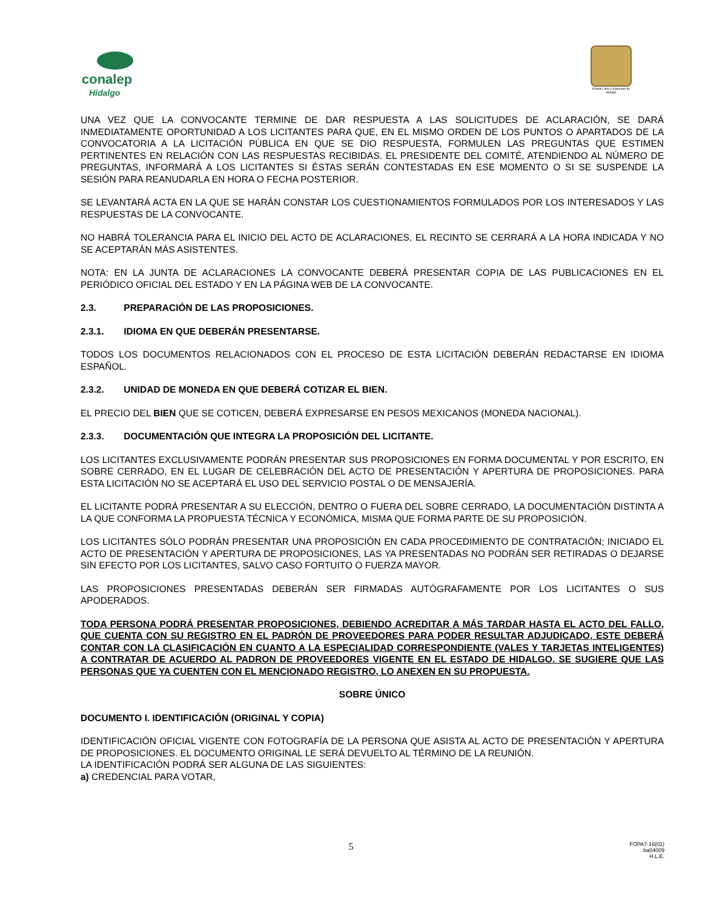conalep
Hidalgo
Estado Libre y Soberano de Hidalgo
UNA VEZ QUE LA CONVOCANTE TERMINE DE DAR RESPUESTA A LAS SOLICITUDES DE ACLARACIÓN, SE DARÁ INMEDIATAMENTE OPORTUNIDAD A LOS LICITANTES PARA QUE, EN EL MISMO ORDEN DE LOS PUNTOS O APARTADOS DE LA CONVOCATORIA A LA LICITACIÓN PÚBLICA EN QUE SE DIO RESPUESTA, FORMULEN LAS PREGUNTAS QUE ESTIMEN PERTINENTES EN RELACIÓN CON LAS RESPUESTAS RECIBIDAS. EL PRESIDENTE DEL COMITÉ, ATENDIENDO AL NÚMERO DE PREGUNTAS, INFORMARÁ A LOS LICITANTES SI ÉSTAS SERÁN CONTESTADAS EN ESE MOMENTO O SI SE SUSPENDE LA SESIÓN PARA REANUDARLA EN HORA O FECHA POSTERIOR.
SE LEVANTARÁ ACTA EN LA QUE SE HARÁN CONSTAR LOS CUESTIONAMIENTOS FORMULADOS POR LOS INTERESADOS Y LAS RESPUESTAS DE LA CONVOCANTE.
NO HABRÁ TOLERANCIA PARA EL INICIO DEL ACTO DE ACLARACIONES, EL RECINTO SE CERRARÁ A LA HORA INDICADA Y NO SE ACEPTARÁN MÁS ASISTENTES.
NOTA: EN LA JUNTA DE ACLARACIONES LA CONVOCANTE DEBERÁ PRESENTAR COPIA DE LAS PUBLICACIONES EN EL PERIÓDICO OFICIAL DEL ESTADO Y EN LA PÁGINA WEB DE LA CONVOCANTE.
2.3. PREPARACIÓN DE LAS PROPOSICIONES.
2.3.1. IDIOMA EN QUE DEBERÁN PRESENTARSE.
TODOS LOS DOCUMENTOS RELACIONADOS CON EL PROCESO DE ESTA LICITACIÓN DEBERÁN REDACTARSE EN IDIOMA ESPAÑOL.
2.3.2. UNIDAD DE MONEDA EN QUE DEBERÁ COTIZAR EL BIEN.
EL PRECIO DEL BIEN QUE SE COTICEN, DEBERÁ EXPRESARSE EN PESOS MEXICANOS (MONEDA NACIONAL).
2.3.3. DOCUMENTACIÓN QUE INTEGRA LA PROPOSICIÓN DEL LICITANTE.
LOS LICITANTES EXCLUSIVAMENTE PODRÁN PRESENTAR SUS PROPOSICIONES EN FORMA DOCUMENTAL Y POR ESCRITO, EN SOBRE CERRADO, EN EL LUGAR DE CELEBRACIÓN DEL ACTO DE PRESENTACIÓN Y APERTURA DE PROPOSICIONES. PARA ESTA LICITACIÓN NO SE ACEPTARÁ EL USO DEL SERVICIO POSTAL O DE MENSAJERÍA.
EL LICITANTE PODRÁ PRESENTAR A SU ELECCIÓN, DENTRO O FUERA DEL SOBRE CERRADO, LA DOCUMENTACIÓN DISTINTA A LA QUE CONFORMA LA PROPUESTA TÉCNICA Y ECONÓMICA, MISMA QUE FORMA PARTE DE SU PROPOSICIÓN.
LOS LICITANTES SÓLO PODRÁN PRESENTAR UNA PROPOSICIÓN EN CADA PROCEDIMIENTO DE CONTRATACIÓN; INICIADO EL ACTO DE PRESENTACIÓN Y APERTURA DE PROPOSICIONES, LAS YA PRESENTADAS NO PODRÁN SER RETIRADAS O DEJARSE SIN EFECTO POR LOS LICITANTES, SALVO CASO FORTUITO O FUERZA MAYOR.
LAS PROPOSICIONES PRESENTADAS DEBERÁN SER FIRMADAS AUTÓGRAFAMENTE POR LOS LICITANTES O SUS APODERADOS.
TODA PERSONA PODRÁ PRESENTAR PROPOSICIONES, DEBIENDO ACREDITAR A MÁS TARDAR HASTA EL ACTO DEL FALLO, QUE CUENTA CON SU REGISTRO EN EL PADRÓN DE PROVEEDORES PARA PODER RESULTAR ADJUDICADO, ESTE DEBERÁ CONTAR CON LA CLASIFICACIÓN EN CUANTO A LA ESPECIALIDAD CORRESPONDIENTE (VALES Y TARJETAS INTELIGENTES) A CONTRATAR DE ACUERDO AL PADRON DE PROVEEDORES VIGENTE EN EL ESTADO DE HIDALGO. SE SUGIERE QUE LAS PERSONAS QUE YA CUENTEN CON EL MENCIONADO REGISTRO, LO ANEXEN EN SU PROPUESTA.
SOBRE ÚNICO
DOCUMENTO I. IDENTIFICACIÓN (ORIGINAL Y COPIA)
IDENTIFICACIÓN OFICIAL VIGENTE CON FOTOGRAFÍA DE LA PERSONA QUE ASISTA AL ACTO DE PRESENTACIÓN Y APERTURA DE PROPOSICIONES. EL DOCUMENTO ORIGINAL LE SERÁ DEVUELTO AL TÉRMINO DE LA REUNIÓN.
LA IDENTIFICACIÓN PODRÁ SER ALGUNA DE LAS SIGUIENTES:
a) CREDENCIAL PARA VOTAR,
5
FOPA7-16(01)
ba04009
H.L.E.